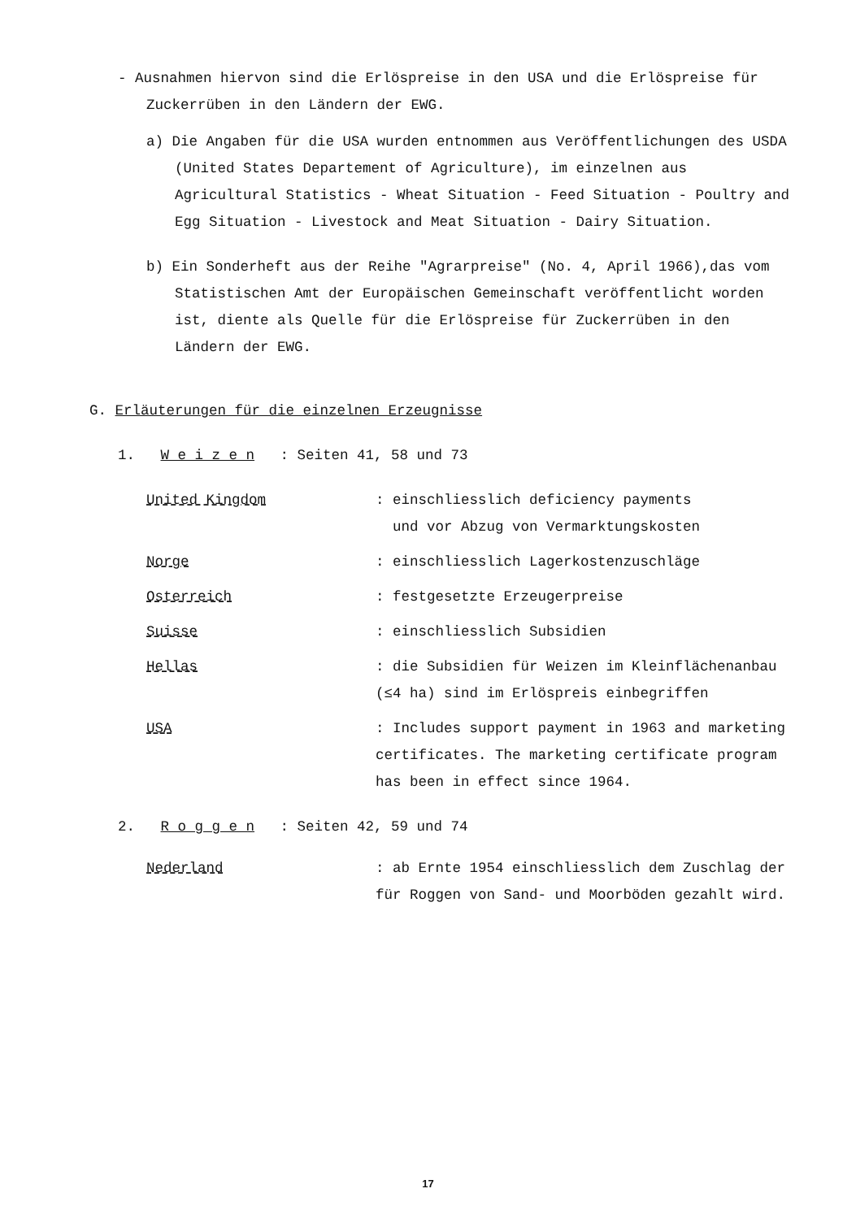- Ausnahmen hiervon sind die Erlöspreise in den USA und die Erlöspreise für Zuckerrüben in den Ländern der EWG.
a) Die Angaben für die USA wurden entnommen aus Veröffentlichungen des USDA (United States Departement of Agriculture), im einzelnen aus Agricultural Statistics - Wheat Situation - Feed Situation - Poultry and Egg Situation - Livestock and Meat Situation - Dairy Situation.
b) Ein Sonderheft aus der Reihe "Agrarpreise" (No. 4, April 1966),das vom Statistischen Amt der Europäischen Gemeinschaft veröffentlicht worden ist, diente als Quelle für die Erlöspreise für Zuckerrüben in den Ländern der EWG.
G. Erläuterungen für die einzelnen Erzeugnisse
1. W e i z e n : Seiten 41, 58 und 73
United Kingdom : einschliesslich deficiency payments
und vor Abzug von Vermarktungskosten
Norge : einschliesslich Lagerkostenzuschläge
Osterreich : festgesetzte Erzeugerpreise
Suisse : einschliesslich Subsidien
Hellas : die Subsidien für Weizen im Kleinflächenanbau (≤4 ha) sind im Erlöspreis einbegriffen
USA : Includes support payment in 1963 and marketing certificates. The marketing certificate program has been in effect since 1964.
2. R o g g e n : Seiten 42, 59 und 74
Nederland : ab Ernte 1954 einschliesslich dem Zuschlag der für Roggen von Sand- und Moorböden gezahlt wird.
17